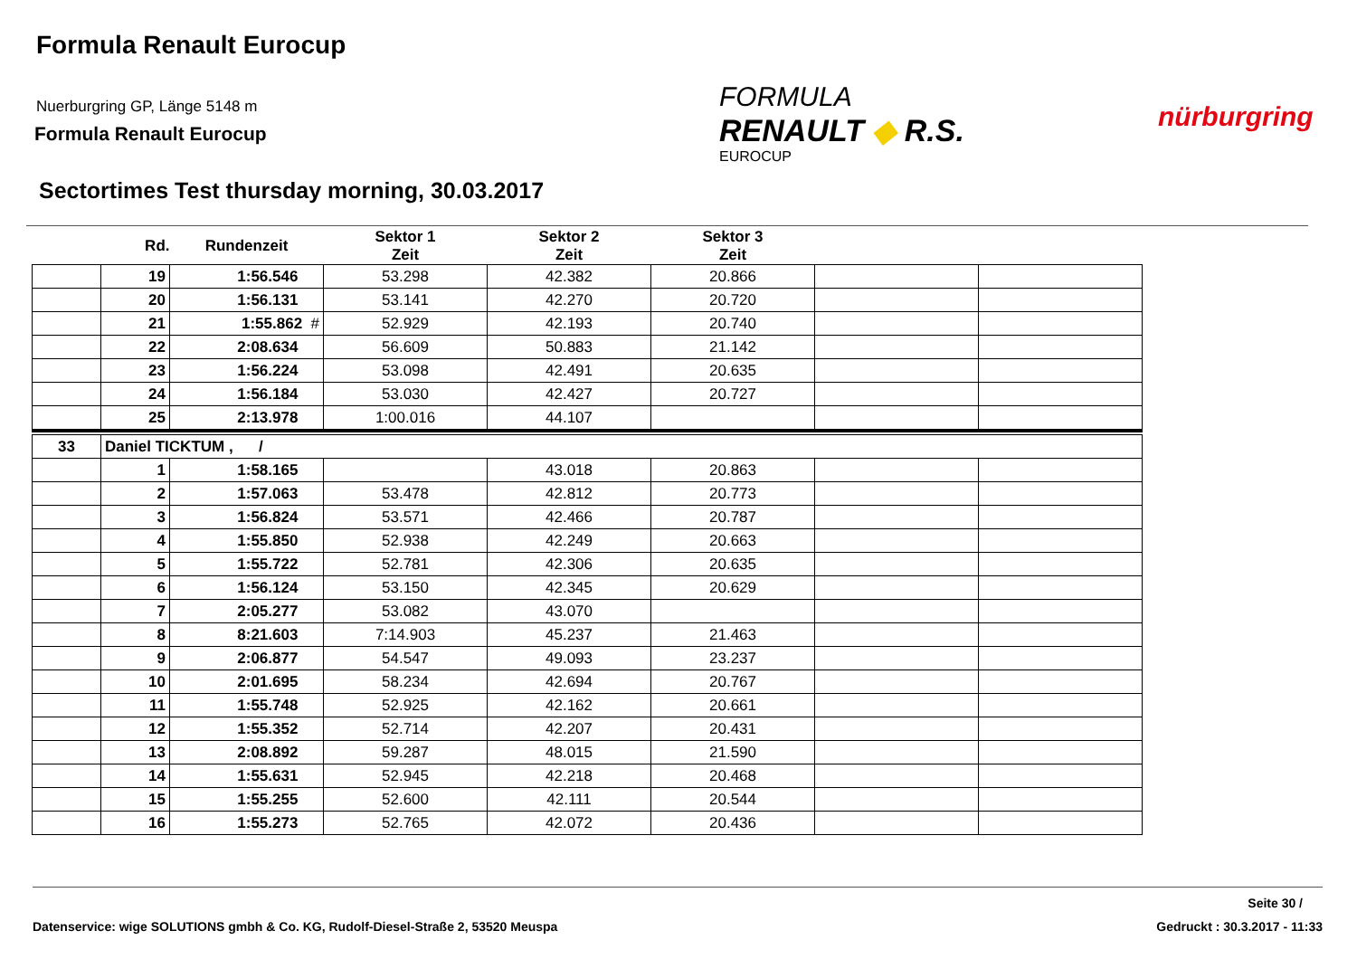Formula Renault Eurocup
Nuerburgring GP, Länge 5148 m
Formula Renault Eurocup
FORMULA
RENAULT ◆ R.S.
EUROCUP
nürburgring
Sectortimes Test thursday morning, 30.03.2017
| | Rd. | Rundenzeit | Sektor 1 Zeit | Sektor 2 Zeit | Sektor 3 Zeit | | |
| --- | --- | --- | --- | --- | --- | --- | --- |
| | 19 | 1:56.546 | 53.298 | 42.382 | 20.866 | | |
| | 20 | 1:56.131 | 53.141 | 42.270 | 20.720 | | |
| | 21 | 1:55.862 # | 52.929 | 42.193 | 20.740 | | |
| | 22 | 2:08.634 | 56.609 | 50.883 | 21.142 | | |
| | 23 | 1:56.224 | 53.098 | 42.491 | 20.635 | | |
| | 24 | 1:56.184 | 53.030 | 42.427 | 20.727 | | |
| | 25 | 2:13.978 | 1:00.016 | 44.107 | | | |
| 33 | Daniel TICKTUM , / | | | | | | |
| | 1 | 1:58.165 | | 43.018 | 20.863 | | |
| | 2 | 1:57.063 | 53.478 | 42.812 | 20.773 | | |
| | 3 | 1:56.824 | 53.571 | 42.466 | 20.787 | | |
| | 4 | 1:55.850 | 52.938 | 42.249 | 20.663 | | |
| | 5 | 1:55.722 | 52.781 | 42.306 | 20.635 | | |
| | 6 | 1:56.124 | 53.150 | 42.345 | 20.629 | | |
| | 7 | 2:05.277 | 53.082 | 43.070 | | | |
| | 8 | 8:21.603 | 7:14.903 | 45.237 | 21.463 | | |
| | 9 | 2:06.877 | 54.547 | 49.093 | 23.237 | | |
| | 10 | 2:01.695 | 58.234 | 42.694 | 20.767 | | |
| | 11 | 1:55.748 | 52.925 | 42.162 | 20.661 | | |
| | 12 | 1:55.352 | 52.714 | 42.207 | 20.431 | | |
| | 13 | 2:08.892 | 59.287 | 48.015 | 21.590 | | |
| | 14 | 1:55.631 | 52.945 | 42.218 | 20.468 | | |
| | 15 | 1:55.255 | 52.600 | 42.111 | 20.544 | | |
| | 16 | 1:55.273 | 52.765 | 42.072 | 20.436 | | |
Seite 30 /
Datenservice: wige SOLUTIONS gmbh & Co. KG, Rudolf-Diesel-Straße 2, 53520 Meuspa
Gedruckt : 30.3.2017 - 11:33